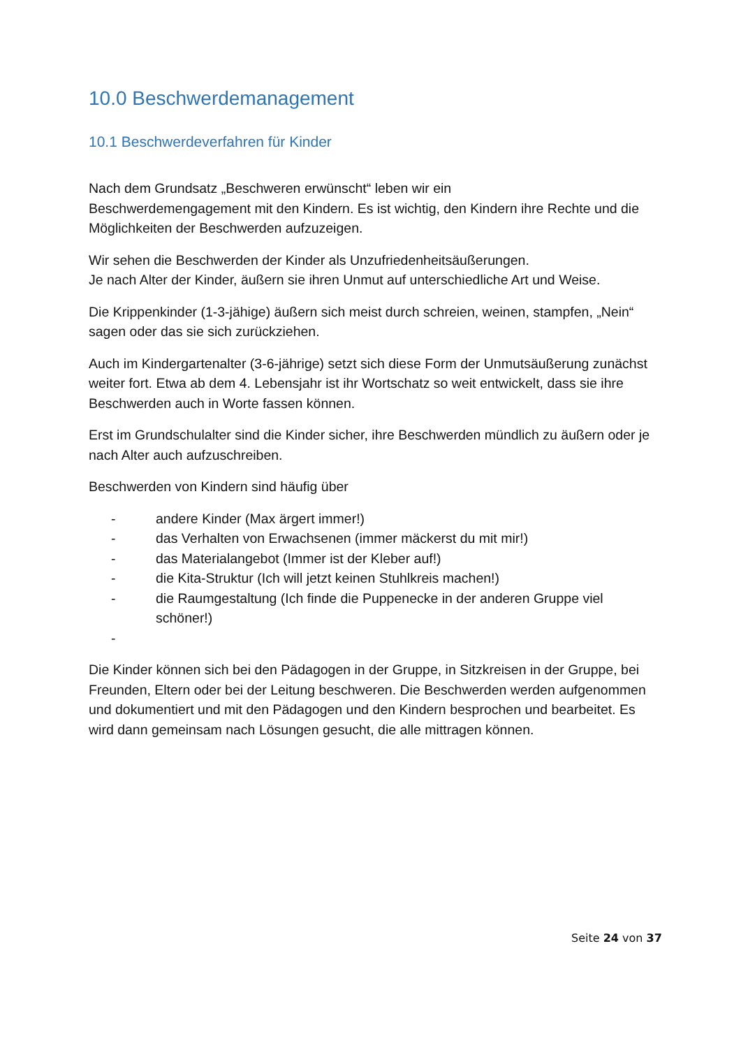10.0 Beschwerdemanagement
10.1 Beschwerdeverfahren für Kinder
Nach dem Grundsatz „Beschweren erwünscht“ leben wir ein
Beschwerdemengagement mit den Kindern. Es ist wichtig, den Kindern ihre Rechte und die Möglichkeiten der Beschwerden aufzuzeigen.
Wir sehen die Beschwerden der Kinder als Unzufriedenheitsäußerungen.
Je nach Alter der Kinder, äußern sie ihren Unmut auf unterschiedliche Art und Weise.
Die Krippenkinder (1-3-jähige) äußern sich meist durch schreien, weinen, stampfen, „Nein“ sagen oder das sie sich zurückziehen.
Auch im Kindergartenalter (3-6-jährige) setzt sich diese Form der Unmutsäußerung zunächst weiter fort. Etwa ab dem 4. Lebensjahr ist ihr Wortschatz so weit entwickelt, dass sie ihre Beschwerden auch in Worte fassen können.
Erst im Grundschulalter sind die Kinder sicher, ihre Beschwerden mündlich zu äußern oder je nach Alter auch aufzuschreiben.
Beschwerden von Kindern sind häufig über
- andere Kinder (Max ärgert immer!)
- das Verhalten von Erwachsenen (immer mäckerst du mit mir!)
- das Materialangebot (Immer ist der Kleber auf!)
- die Kita-Struktur (Ich will jetzt keinen Stuhlkreis machen!)
- die Raumgestaltung (Ich finde die Puppenecke in der anderen Gruppe viel schöner!)
-
Die Kinder können sich bei den Pädagogen in der Gruppe, in Sitzkreisen in der Gruppe, bei Freunden, Eltern oder bei der Leitung beschweren. Die Beschwerden werden aufgenommen und dokumentiert und mit den Pädagogen und den Kindern besprochen und bearbeitet. Es wird dann gemeinsam nach Lösungen gesucht, die alle mittragen können.
Seite 24 von 37